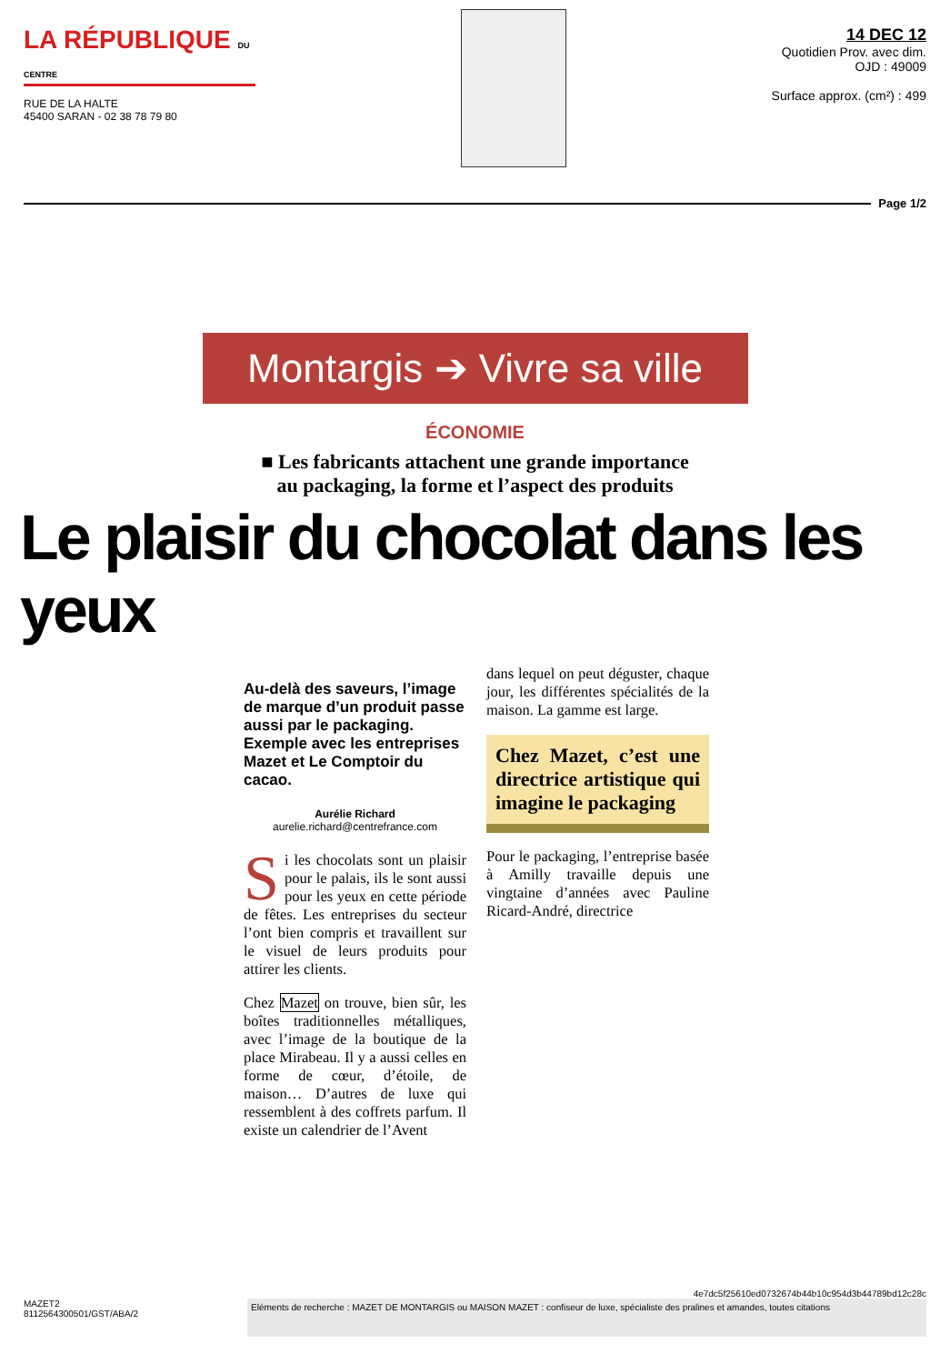LA RÉPUBLIQUE DU CENTRE
RUE DE LA HALTE
45400 SARAN - 02 38 78 79 80
14 DEC 12
Quotidien Prov. avec dim.
OJD : 49009
Surface approx. (cm²) : 499
Page 1/2
Montargis ➔ Vivre sa ville
ÉCONOMIE
■ Les fabricants attachent une grande importance
au packaging, la forme et l’aspect des produits
Le plaisir du chocolat dans les yeux
Au-delà des saveurs, l’image de marque d’un produit passe aussi par le packaging. Exemple avec les entreprises Mazet et Le Comptoir du cacao.
Aurélie Richard
aurelie.richard@centrefrance.com
Si les chocolats sont un plaisir pour le palais, ils le sont aussi pour les yeux en cette période de fêtes. Les entreprises du secteur l’ont bien compris et travaillent sur le visuel de leurs produits pour attirer les clients.
Chez Mazet on trouve, bien sûr, les boîtes traditionnelles métalliques, avec l’image de la boutique de la place Mirabeau. Il y a aussi celles en forme de cœur, d’étoile, de maison… D’autres de luxe qui ressemblent à des coffrets parfum. Il existe un calendrier de l’Avent
dans lequel on peut déguster, chaque jour, les différentes spécialités de la maison. La gamme est large.
Chez Mazet, c’est une directrice artistique qui imagine le packaging
Pour le packaging, l’entreprise basée à Amilly travaille depuis une vingtaine d’années avec Pauline Ricard-André, directrice
4e7dc5f25610ed0732674b44b10c954d3b44789bd12c28c
MAZET2
8112564300501/GST/ABA/2
Eléments de recherche : MAZET DE MONTARGIS ou MAISON MAZET : confiseur de luxe, spécialiste des pralines et amandes, toutes citations